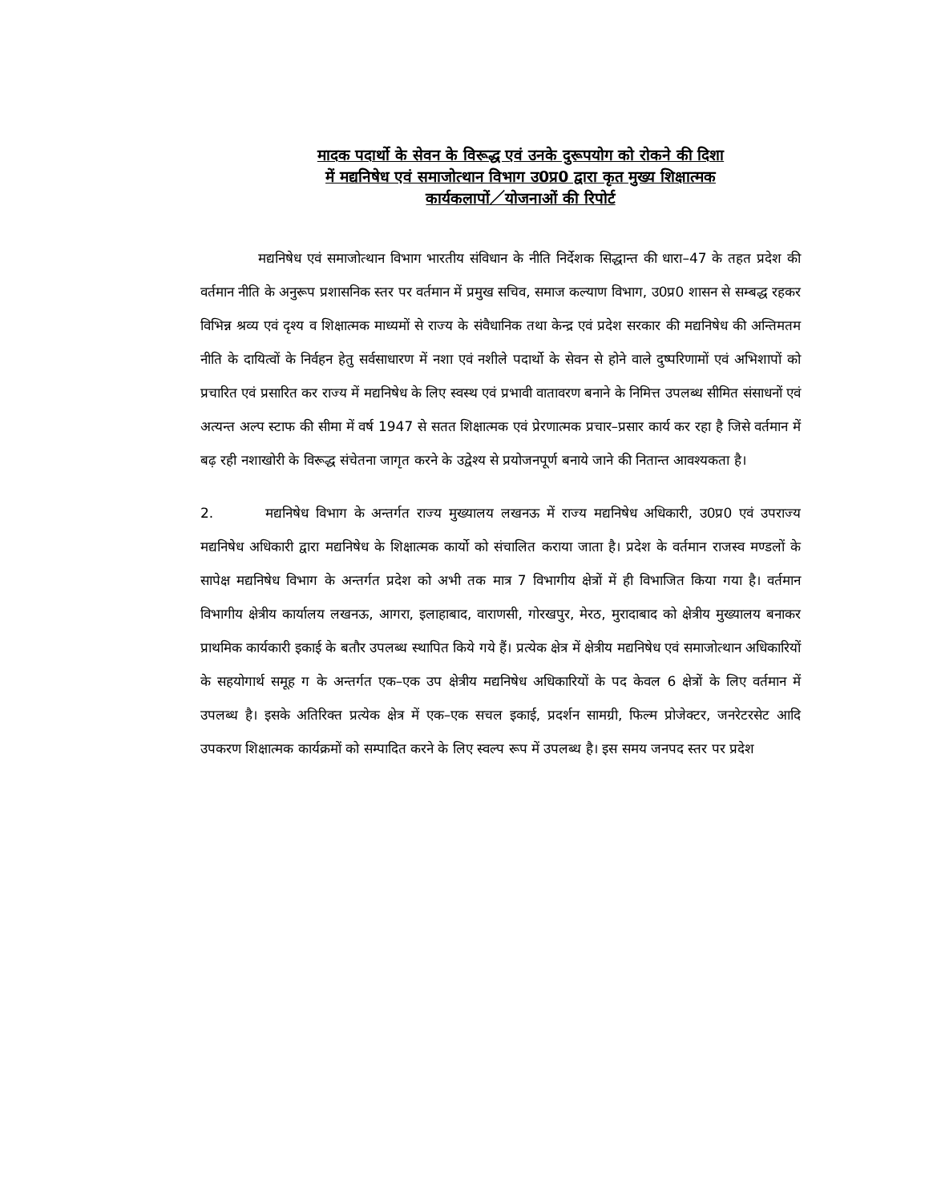मादक पदार्थो के सेवन के विरूद्ध एवं उनके दुरूपयोग को रोकने की दिशा
में मद्यनिषेध एवं समाजोत्थान विभाग उ0प्र0 द्वारा कृत मुख्य शिक्षात्मक
कार्यकलापों／योजनाओं की रिपोर्ट
मद्यनिषेध एवं समाजोत्थान विभाग भारतीय संविधान के नीति निर्देशक सिद्धान्त की धारा–47 के तहत प्रदेश की वर्तमान नीति के अनुरूप प्रशासनिक स्तर पर वर्तमान में प्रमुख सचिव, समाज कल्याण विभाग, उ0प्र0 शासन से सम्बद्ध रहकर विभिन्न श्रव्य एवं दृश्य व शिक्षात्मक माध्यमों से राज्य के संवैधानिक तथा केन्द्र एवं प्रदेश सरकार की मद्यनिषेध की अन्तिमतम नीति के दायित्वों के निर्वहन हेतु सर्वसाधारण में नशा एवं नशीले पदार्थो के सेवन से होने वाले दुष्परिणामों एवं अभिशापों को प्रचारित एवं प्रसारित कर राज्य में मद्यनिषेध के लिए स्वस्थ एवं प्रभावी वातावरण बनाने के निमित्त उपलब्ध सीमित संसाधनों एवं अत्यन्त अल्प स्टाफ की सीमा में वर्ष 1947 से सतत शिक्षात्मक एवं प्रेरणात्मक प्रचार–प्रसार कार्य कर रहा है जिसे वर्तमान में बढ़ रही नशाखोरी के विरूद्ध संचेतना जागृत करने के उद्वेश्य से प्रयोजनपूर्ण बनाये जाने की नितान्त आवश्यकता है।
2. मद्यनिषेध विभाग के अन्तर्गत राज्य मुख्यालय लखनऊ में राज्य मद्यनिषेध अधिकारी, उ0प्र0 एवं उपराज्य मद्यनिषेध अधिकारी द्वारा मद्यनिषेध के शिक्षात्मक कार्यो को संचालित कराया जाता है। प्रदेश के वर्तमान राजस्व मण्डलों के सापेक्ष मद्यनिषेध विभाग के अन्तर्गत प्रदेश को अभी तक मात्र 7 विभागीय क्षेत्रों में ही विभाजित किया गया है। वर्तमान विभागीय क्षेत्रीय कार्यालय लखनऊ, आगरा, इलाहाबाद, वाराणसी, गोरखपुर, मेरठ, मुरादाबाद को क्षेत्रीय मुख्यालय बनाकर प्राथमिक कार्यकारी इकाई के बतौर उपलब्ध स्थापित किये गये हैं। प्रत्येक क्षेत्र में क्षेत्रीय मद्यनिषेध एवं समाजोत्थान अधिकारियों के सहयोगार्थ समूह ग के अन्तर्गत एक–एक उप क्षेत्रीय मद्यनिषेध अधिकारियों के पद केवल 6 क्षेत्रों के लिए वर्तमान में उपलब्ध है। इसके अतिरिक्त प्रत्येक क्षेत्र में एक–एक सचल इकाई, प्रदर्शन सामग्री, फिल्म प्रोजेक्टर, जनरेटरसेट आदि उपकरण शिक्षात्मक कार्यक्रमों को सम्पादित करने के लिए स्वल्प रूप में उपलब्ध है। इस समय जनपद स्तर पर प्रदेश